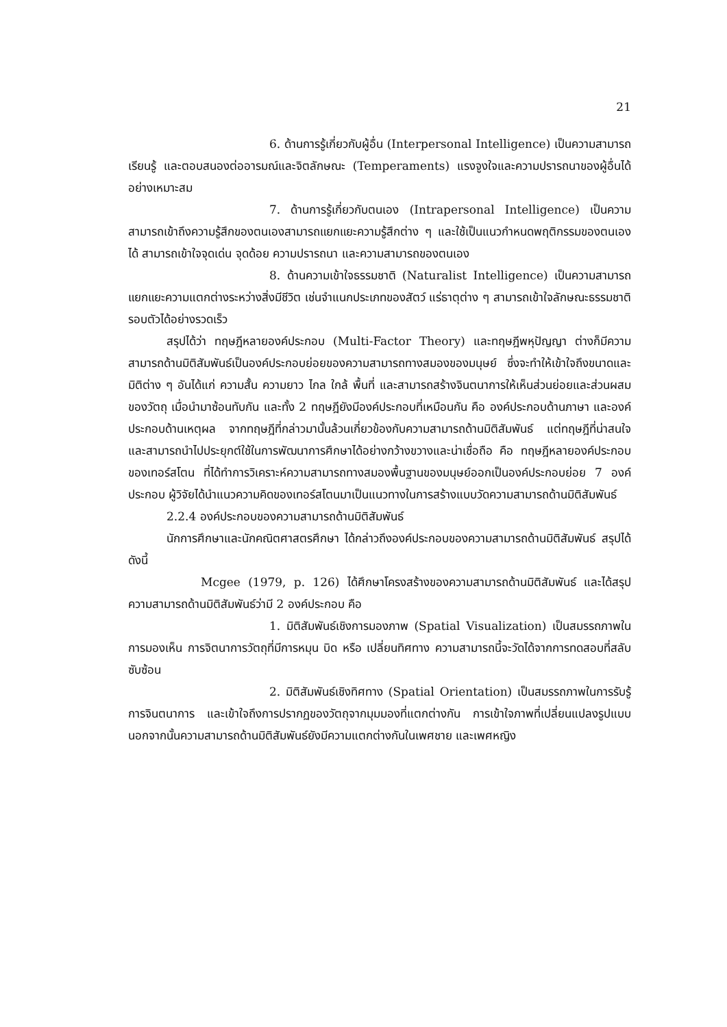21
6. ด้านการรู้เกี่ยวกับผู้อื่น (Interpersonal Intelligence) เป็นความสามารถเรียนรู้ และตอบสนองต่ออารมณ์และจิตลักษณะ (Temperaments) แรงจูงใจและความปรารถนาของผู้อื่นได้อย่างเหมาะสม
7. ด้านการรู้เกี่ยวกับตนเอง (Intrapersonal Intelligence) เป็นความสามารถเข้าถึงความรู้สึกของตนเองสามารถแยกแยะความรู้สึกต่าง ๆ และใช้เป็นแนวกำหนดพฤติกรรมของตนเองได้ สามารถเข้าใจจุดเด่น จุดด้อย ความปรารถนา และความสามารถของตนเอง
8. ด้านความเข้าใจธรรมชาติ (Naturalist Intelligence) เป็นความสามารถแยกแยะความแตกต่างระหว่างสิ่งมีชีวิต เช่นจำแนกประเภทของสัตว์ แร่ธาตุต่าง ๆ สามารถเข้าใจลักษณะธรรมชาติรอบตัวได้อย่างรวดเร็ว
สรุปได้ว่า ทฤษฎีหลายองค์ประกอบ (Multi-Factor Theory) และทฤษฎีพหุปัญญา ต่างก็มีความสามารถด้านมิติสัมพันธ์เป็นองค์ประกอบย่อยของความสามารถทางสมองของมนุษย์ ซึ่งจะทำให้เข้าใจถึงขนาดและมิติต่าง ๆ อันได้แก่ ความสั้น ความยาว ไกล ใกล้ พื้นที่ และสามารถสร้างจินตนาการให้เห็นส่วนย่อยและส่วนผสมของวัตถุ เมื่อนำมาซ้อนทับกัน และทั้ง 2 ทฤษฎียังมีองค์ประกอบที่เหมือนกัน คือ องค์ประกอบด้านภาษา และองค์ประกอบด้านเหตุผล จากทฤษฎีที่กล่าวมานั้นล้วนเกี่ยวข้องกับความสามารถด้านมิติสัมพันธ์ แต่ทฤษฎีที่น่าสนใจ และสามารถนำไปประยุกต์ใช้ในการพัฒนาการศึกษาได้อย่างกว้างขวางและน่าเชื่อถือ คือ ทฤษฎีหลายองค์ประกอบของเทอร์สโตน ที่ได้ทำการวิเคราะห์ความสามารถทางสมองพื้นฐานของมนุษย์ออกเป็นองค์ประกอบย่อย 7 องค์ประกอบ ผู้วิจัยได้นำแนวความคิดของเทอร์สโตนมาเป็นแนวทางในการสร้างแบบวัดความสามารถด้านมิติสัมพันธ์
2.2.4 องค์ประกอบของความสามารถด้านมิติสัมพันธ์
นักการศึกษาและนักคณิตศาสตรศึกษา ได้กล่าวถึงองค์ประกอบของความสามารถด้านมิติสัมพันธ์ สรุปได้ดังนี้
Mcgee (1979, p. 126) ได้ศึกษาโครงสร้างของความสามารถด้านมิติสัมพันธ์ และได้สรุปความสามารถด้านมิติสัมพันธ์ว่ามี 2 องค์ประกอบ คือ
1. มิติสัมพันธ์เชิงการมองภาพ (Spatial Visualization) เป็นสมรรถภาพในการมองเห็น การจิตนาการวัตถุที่มีการหมุน บิด หรือ เปลี่ยนทิศทาง ความสามารถนี้จะวัดได้จากการทดสอบที่สลับซับซ้อน
2. มิติสัมพันธ์เชิงทิศทาง (Spatial Orientation) เป็นสมรรถภาพในการรับรู้ การจินตนาการ และเข้าใจถึงการปรากฏของวัตถุจากมุมมองที่แตกต่างกัน การเข้าใจภาพที่เปลี่ยนแปลงรูปแบบ นอกจากนั้นความสามารถด้านมิติสัมพันธ์ยังมีความแตกต่างกันในเพศชาย และเพศหญิง